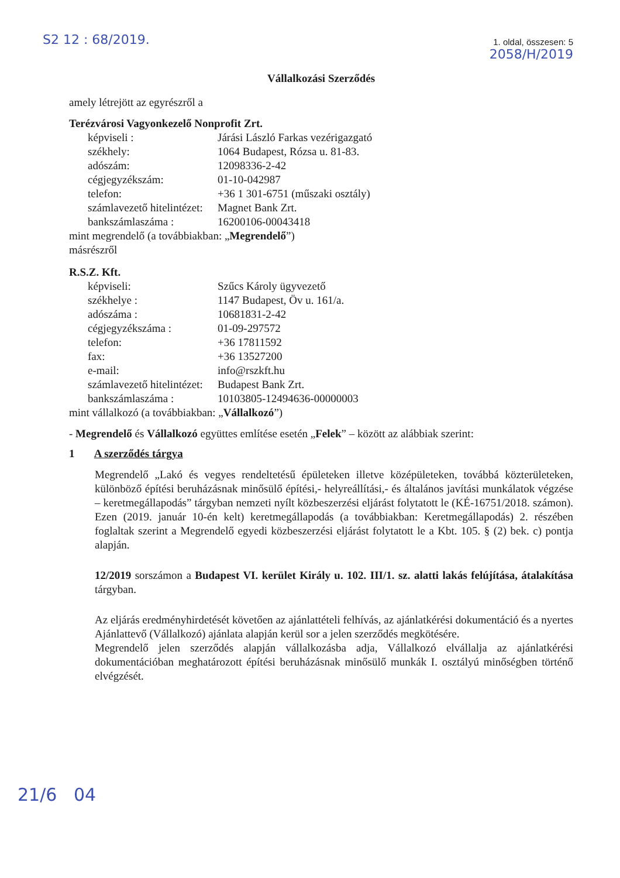S2 12 : 68/2019. 1. oldal, összesen: 5
2058/H/2019
Vállalkozási Szerződés
amely létrejött az egyrészről a
Terézvárosi Vagyonkezelő Nonprofit Zrt.
képviseli : Járási László Farkas vezérigazgató székhely: 1064 Budapest, Rózsa u. 81-83. adószám: 12098336-2-42 cégjegyzékszám: 01-10-042987 telefon: +36 1 301-6751 (műszaki osztály) számlavezető hitelintézet: Magnet Bank Zrt. bankszámlaszáma : 16200106-00043418
mint megrendelő (a továbbiakban: „Megrendelő”)
másrészről
R.S.Z. Kft.
képviseli: Szűcs Károly ügyvezető székhelye : 1147 Budapest, Öv u. 161/a. adószáma : 10681831-2-42 cégjegyzékszáma : 01-09-297572 telefon: +36 17811592 fax: +36 13527200 e-mail: info@rszkft.hu számlavezető hitelintézet: Budapest Bank Zrt. bankszámlaszáma : 10103805-12494636-00000003
mint vállalkozó (a továbbiakban: „Vállalkozó”)
- Megrendelő és Vállalkozó együttes említése esetén „Felek” – között az alábbiak szerint:
1 A szerződés tárgya
Megrendelő „Lakó és vegyes rendeltetésű épületeken illetve középületeken, továbbá közterületeken, különböző építési beruházásnak minősülő építési,- helyreállítási,- és általános javítási munkálatok végzése – keretmegállapodás” tárgyban nemzeti nyílt közbeszerzési eljárást folytatott le (KÉ-16751/2018. számon). Ezen (2019. január 10-én kelt) keretmegállapodás (a továbbiakban: Keretmegállapodás) 2. részében foglaltak szerint a Megrendelő egyedi közbeszerzési eljárást folytatott le a Kbt. 105. § (2) bek. c) pontja alapján.
12/2019 sorszámon a Budapest VI. kerület Király u. 102. III/1. sz. alatti lakás felújítása, átalakítása tárgyban.
Az eljárás eredményhirdetését követően az ajánlattételi felhívás, az ajánlatkérési dokumentáció és a nyertes Ajánlattevő (Vállalkozó) ajánlata alapján kerül sor a jelen szerződés megkötésére.
Megrendelő jelen szerződés alapján vállalkozásba adja, Vállalkozó elvállalja az ajánlatkérési dokumentációban meghatározott építési beruházásnak minősülő munkák I. osztályú minőségben történő elvégzését.
21/6 04